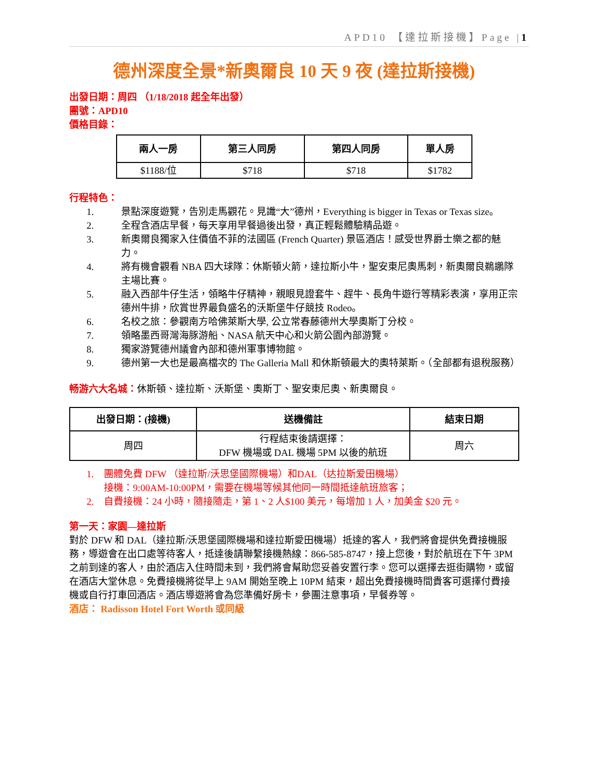APD10 【達拉斯接機】Page |1
德州深度全景*新奧爾良 10 天 9 夜 (達拉斯接機)
出發日期：周四 （1/18/2018 起全年出發）
團號：APD10
價格目錄：
| 兩人一房 | 第三人同房 | 第四人同房 | 單人房 |
| --- | --- | --- | --- |
| $1188/位 | $718 | $718 | $1782 |
行程特色：
1. 景點深度遊覽，告別走馬觀花。見識“大”德州，Everything is bigger in Texas or Texas size。
2. 全程含酒店早餐，每天享用早餐過後出發，真正輕鬆體驗精品遊。
3. 新奧爾良獨家入住價值不菲的法國區 (French Quarter) 景區酒店！感受世界爵士樂之都的魅力。
4. 將有機會觀看 NBA 四大球隊：休斯頓火箭，達拉斯小牛，聖安東尼奧馬刺，新奧爾良鵜鶘隊主場比賽。
5. 融入西部牛仔生活，領略牛仔精神，親眼見證套牛、趕牛、長角牛遊行等精彩表演，享用正宗德州牛排，欣賞世界最負盛名的沃斯堡牛仔競技 Rodeo。
6. 名校之旅：參觀南方哈佛萊斯大學, 公立常春藤德州大學奧斯丁分校。
7. 領略墨西哥灣海豚游船、NASA 航天中心和火箭公園內部游覽。
8. 獨家游覽德州議會內部和德州軍事博物館。
9. 德州第一大也是最高檔次的 The Galleria Mall 和休斯頓最大的奧特萊斯。（全部都有退稅服務）
畅游六大名城：休斯頓、達拉斯、沃斯堡、奧斯丁、聖安東尼奧、新奧爾良。
| 出發日期：(接機) | 送機備註 | 結束日期 |
| --- | --- | --- |
| 周四 | 行程結束後請選擇： DFW 機場或 DAL 機場 5PM 以後的航班 | 周六 |
1. 團體免費 DFW （達拉斯/沃思堡國際機場）和DAL（达拉斯爱田機場）
接機：9:00AM-10:00PM，需要在機場等候其他同一時間抵達航班旅客；
2. 自費接機：24 小時，隨接隨走，第 1、2 人$100 美元，每增加 1 人，加美金 $20 元。
第一天：家園—達拉斯
對於 DFW 和 DAL（達拉斯/沃思堡國際機場和達拉斯愛田機場）抵達的客人，我們將會提供免費接機服務，導遊會在出口處等待客人，抵達後請聯繫接機熱線：866-585-8747，接上您後，對於航班在下午 3PM 之前到達的客人，由於酒店入住時間未到，我們將會幫助您妥善安置行李。您可以選擇去逛街購物，或留在酒店大堂休息。免費接機將從早上 9AM 開始至晚上 10PM 結束，超出免費接機時間貴客可選擇付費接機或自行打車回酒店。酒店導遊將會為您準備好房卡，參團注意事項，早餐券等。
酒店： Radisson Hotel Fort Worth 或同級